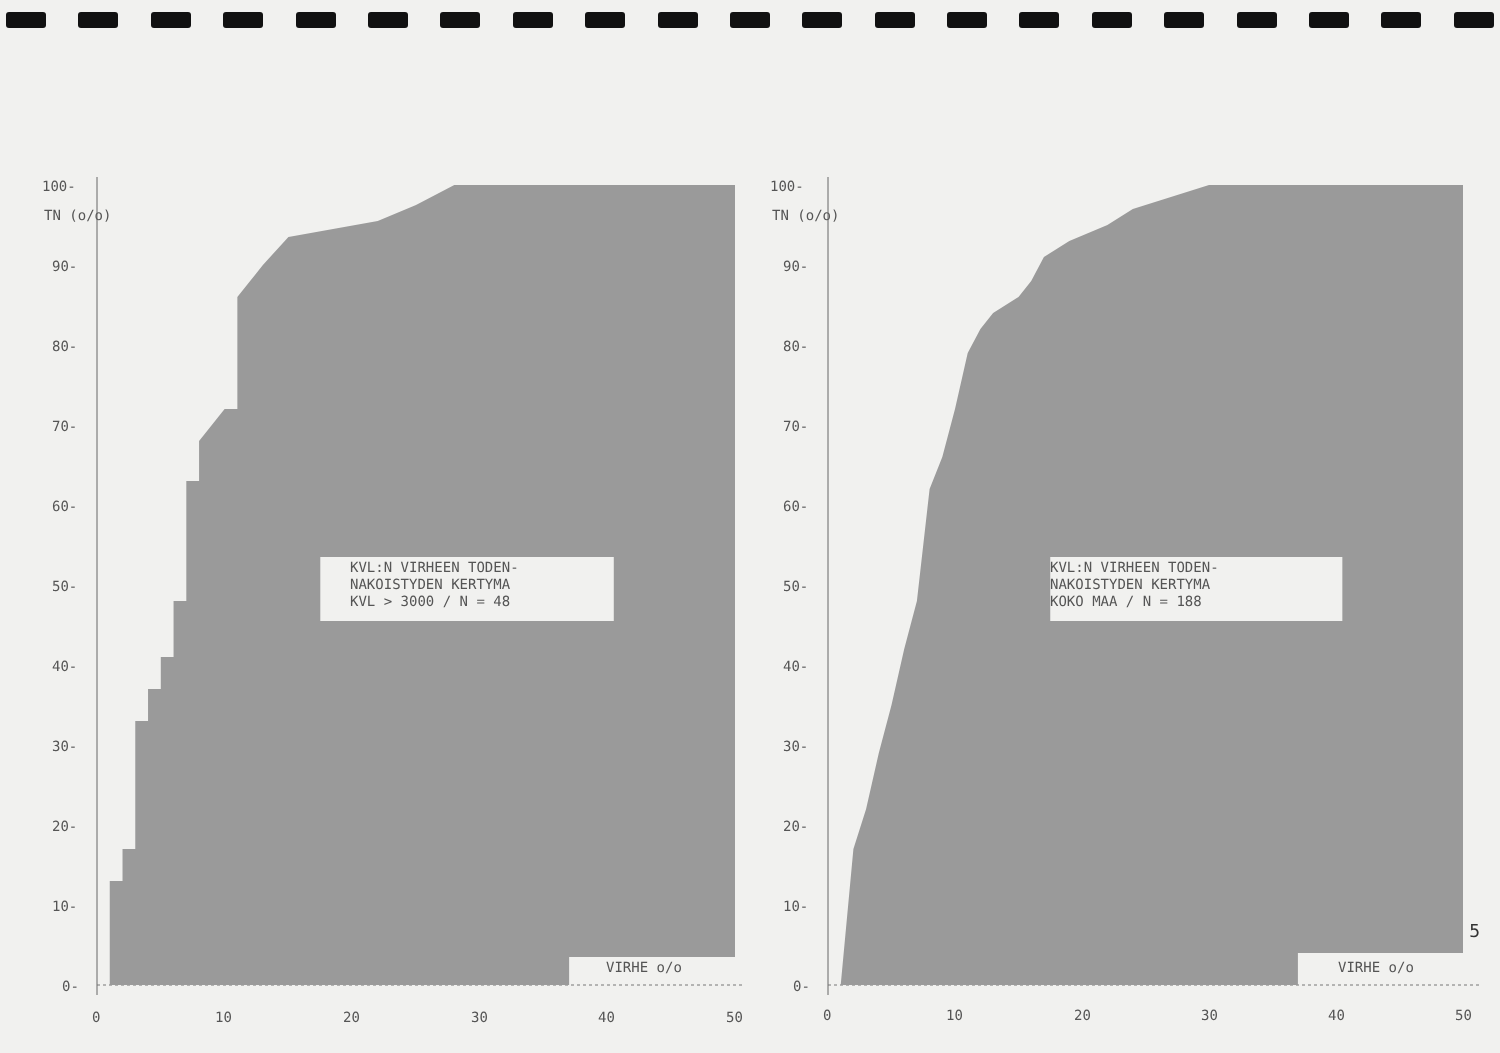100-
TN (o/o)
90-
80-
70-
60-
50-
40-
30-
20-
10-
0-
KVL:N VIRHEEN TODEN-
NAKOISTYDEN KERTYMA
KVL > 3000 / N = 48
VIRHE o/o
0
10
20
30
40
50
100-
TN (o/o)
90-
80-
70-
60-
50-
40-
30-
20-
10-
0-
KVL:N VIRHEEN TODEN-
NAKOISTYDEN KERTYMA
KOKO MAA / N = 188
VIRHE o/o
0
10
20
30
40
50
5